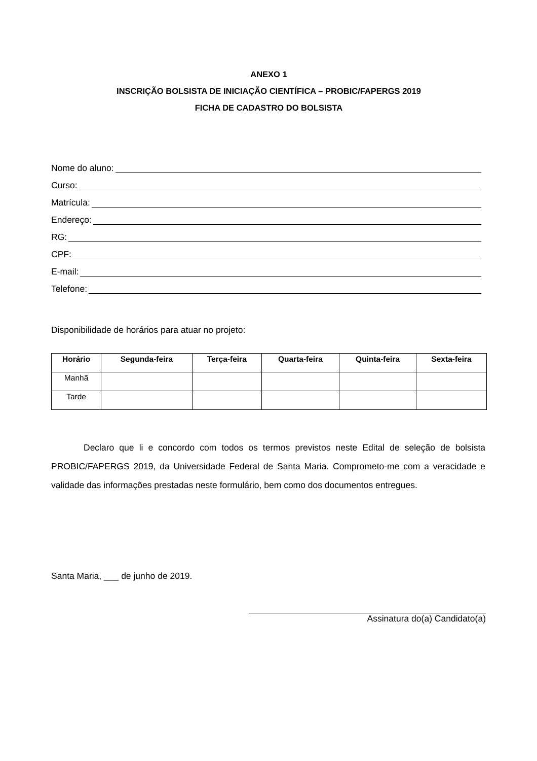ANEXO 1
INSCRIÇÃO BOLSISTA DE INICIAÇÃO CIENTÍFICA – PROBIC/FAPERGS 2019
FICHA DE CADASTRO DO BOLSISTA
Nome do aluno:
Curso:
Matrícula:
Endereço:
RG:
CPF:
E-mail:
Telefone:
Disponibilidade de horários para atuar no projeto:
| Horário | Segunda-feira | Terça-feira | Quarta-feira | Quinta-feira | Sexta-feira |
| --- | --- | --- | --- | --- | --- |
| Manhã | | | | | |
| Tarde | | | | | |
Declaro que li e concordo com todos os termos previstos neste Edital de seleção de bolsista PROBIC/FAPERGS 2019, da Universidade Federal de Santa Maria. Comprometo-me com a veracidade e validade das informações prestadas neste formulário, bem como dos documentos entregues.
Santa Maria, ___ de junho de 2019.
Assinatura do(a) Candidato(a)